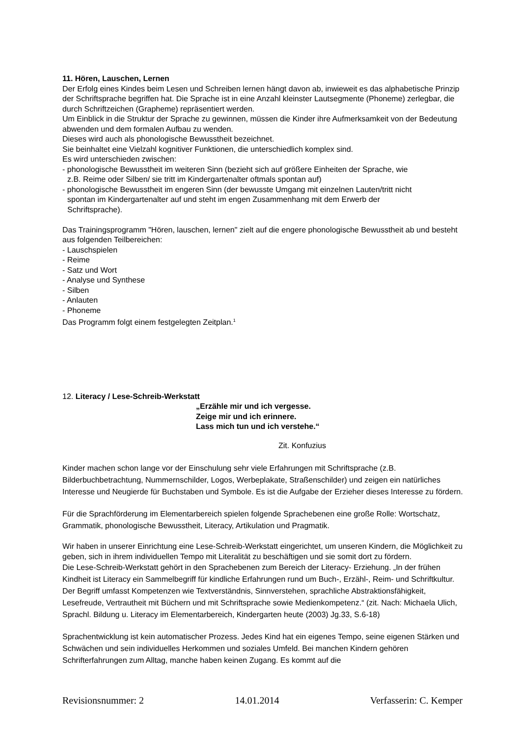11. Hören, Lauschen, Lernen
Der Erfolg eines Kindes beim Lesen und Schreiben lernen hängt davon ab, inwieweit es das alphabetische Prinzip der Schriftsprache begriffen hat. Die Sprache ist in eine Anzahl kleinster Lautsegmente (Phoneme) zerlegbar, die durch Schriftzeichen (Grapheme) repräsentiert werden.
Um Einblick in die Struktur der Sprache zu gewinnen, müssen die Kinder ihre Aufmerksamkeit von der Bedeutung abwenden und dem formalen Aufbau zu wenden.
Dieses wird auch als phonologische Bewusstheit bezeichnet.
Sie beinhaltet eine Vielzahl kognitiver Funktionen, die unterschiedlich komplex sind.
Es wird unterschieden zwischen:
- phonologische Bewusstheit im weiteren Sinn (bezieht sich auf größere Einheiten der Sprache, wie
z.B. Reime oder Silben/ sie tritt im Kindergartenalter oftmals spontan auf)
- phonologische Bewusstheit im engeren Sinn (der bewusste Umgang mit einzelnen Lauten/tritt nicht
spontan im Kindergartenalter auf und steht im engen Zusammenhang mit dem Erwerb der
Schriftsprache).
Das Trainingsprogramm "Hören, lauschen, lernen" zielt auf die engere phonologische Bewusstheit ab und besteht aus folgenden Teilbereichen:
- Lauschspielen
- Reime
- Satz und Wort
- Analyse und Synthese
- Silben
- Anlauten
- Phoneme
Das Programm folgt einem festgelegten Zeitplan.<sup>1</sup>
12. Literacy / Lese-Schreib-Werkstatt
„Erzähle mir und ich vergesse.
Zeige mir und ich erinnere.
Lass mich tun und ich verstehe.“
Zit. Konfuzius
Kinder machen schon lange vor der Einschulung sehr viele Erfahrungen mit Schriftsprache (z.B. Bilderbuchbetrachtung, Nummernschilder, Logos, Werbeplakate, Straßenschilder) und zeigen ein natürliches Interesse und Neugierde für Buchstaben und Symbole. Es ist die Aufgabe der Erzieher dieses Interesse zu fördern.
Für die Sprachförderung im Elementarbereich spielen folgende Sprachebenen eine große Rolle: Wortschatz, Grammatik, phonologische Bewusstheit, Literacy, Artikulation und Pragmatik.
Wir haben in unserer Einrichtung eine Lese-Schreib-Werkstatt eingerichtet, um unseren Kindern, die Möglichkeit zu geben, sich in ihrem individuellen Tempo mit Literalität zu beschäftigen und sie somit dort zu fördern.
Die Lese-Schreib-Werkstatt gehört in den Sprachebenen zum Bereich der Literacy- Erziehung. „In der frühen Kindheit ist Literacy ein Sammelbegriff für kindliche Erfahrungen rund um Buch-, Erzähl-, Reim- und Schriftkultur. Der Begriff umfasst Kompetenzen wie Textverständnis, Sinnverstehen, sprachliche Abstraktionsfähigkeit, Lesefreude, Vertrautheit mit Büchern und mit Schriftsprache sowie Medienkompetenz.“ (zit. Nach: Michaela Ulich, Sprachl. Bildung u. Literacy im Elementarbereich, Kindergarten heute (2003) Jg.33, S.6-18)
Sprachentwicklung ist kein automatischer Prozess. Jedes Kind hat ein eigenes Tempo, seine eigenen Stärken und Schwächen und sein individuelles Herkommen und soziales Umfeld. Bei manchen Kindern gehören Schrifterfahrungen zum Alltag, manche haben keinen Zugang. Es kommt auf die
Revisionsnummer: 2 14.01.2014 Verfasserin: C. Kemper